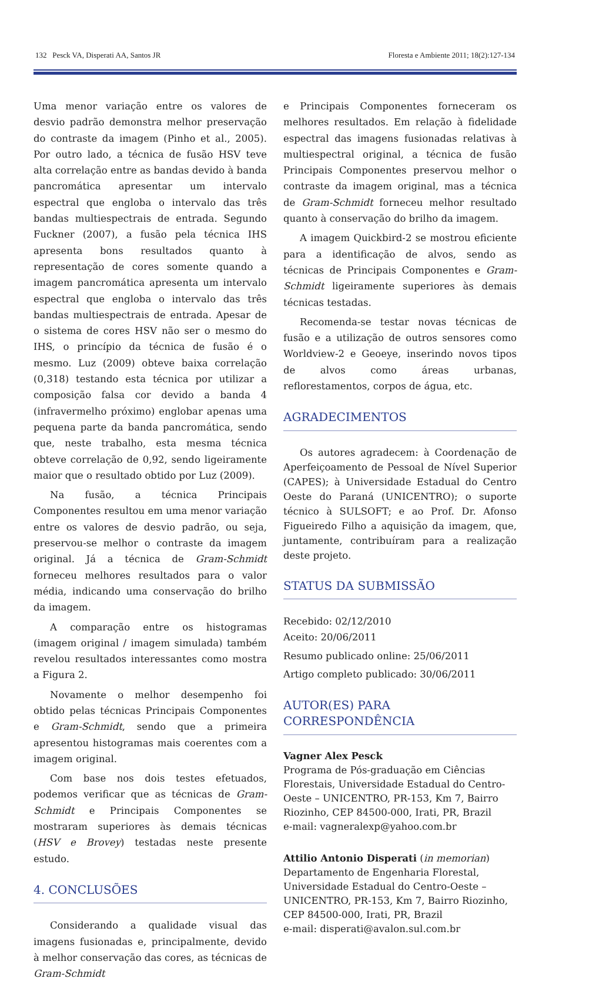132 Pesck VA, Disperati AA, Santos JR Floresta e Ambiente 2011; 18(2):127-134
Uma menor variação entre os valores de desvio padrão demonstra melhor preservação do contraste da imagem (Pinho et al., 2005). Por outro lado, a técnica de fusão HSV teve alta correlação entre as bandas devido à banda pancromática apresentar um intervalo espectral que engloba o intervalo das três bandas multiespectrais de entrada. Segundo Fuckner (2007), a fusão pela técnica IHS apresenta bons resultados quanto à representação de cores somente quando a imagem pancromática apresenta um intervalo espectral que engloba o intervalo das três bandas multiespectrais de entrada. Apesar de o sistema de cores HSV não ser o mesmo do IHS, o princípio da técnica de fusão é o mesmo. Luz (2009) obteve baixa correlação (0,318) testando esta técnica por utilizar a composição falsa cor devido a banda 4 (infravermelho próximo) englobar apenas uma pequena parte da banda pancromática, sendo que, neste trabalho, esta mesma técnica obteve correlação de 0,92, sendo ligeiramente maior que o resultado obtido por Luz (2009).
Na fusão, a técnica Principais Componentes resultou em uma menor variação entre os valores de desvio padrão, ou seja, preservou-se melhor o contraste da imagem original. Já a técnica de Gram-Schmidt forneceu melhores resultados para o valor média, indicando uma conservação do brilho da imagem.
A comparação entre os histogramas (imagem original / imagem simulada) também revelou resultados interessantes como mostra a Figura 2.
Novamente o melhor desempenho foi obtido pelas técnicas Principais Componentes e Gram-Schmidt, sendo que a primeira apresentou histogramas mais coerentes com a imagem original.
Com base nos dois testes efetuados, podemos verificar que as técnicas de Gram-Schmidt e Principais Componentes se mostraram superiores às demais técnicas (HSV e Brovey) testadas neste presente estudo.
4. CONCLUSÕES
Considerando a qualidade visual das imagens fusionadas e, principalmente, devido à melhor conservação das cores, as técnicas de Gram-Schmidt
e Principais Componentes forneceram os melhores resultados. Em relação à fidelidade espectral das imagens fusionadas relativas à multiespectral original, a técnica de fusão Principais Componentes preservou melhor o contraste da imagem original, mas a técnica de Gram-Schmidt forneceu melhor resultado quanto à conservação do brilho da imagem.
A imagem Quickbird-2 se mostrou eficiente para a identificação de alvos, sendo as técnicas de Principais Componentes e Gram-Schmidt ligeiramente superiores às demais técnicas testadas.
Recomenda-se testar novas técnicas de fusão e a utilização de outros sensores como Worldview-2 e Geoeye, inserindo novos tipos de alvos como áreas urbanas, reflorestamentos, corpos de água, etc.
AGRADECIMENTOS
Os autores agradecem: à Coordenação de Aperfeiçoamento de Pessoal de Nível Superior (CAPES); à Universidade Estadual do Centro Oeste do Paraná (UNICENTRO); o suporte técnico à SULSOFT; e ao Prof. Dr. Afonso Figueiredo Filho a aquisição da imagem, que, juntamente, contribuíram para a realização deste projeto.
STATUS DA SUBMISSÃO
Recebido: 02/12/2010
Aceito: 20/06/2011
Resumo publicado online: 25/06/2011
Artigo completo publicado: 30/06/2011
AUTOR(ES) PARA CORRESPONDÊNCIA
Vagner Alex Pesck
Programa de Pós-graduação em Ciências Florestais, Universidade Estadual do Centro-Oeste – UNICENTRO, PR-153, Km 7, Bairro Riozinho, CEP 84500-000, Irati, PR, Brazil
e-mail: vagneralexp@yahoo.com.br
Attilio Antonio Disperati (in memorian)
Departamento de Engenharia Florestal, Universidade Estadual do Centro-Oeste – UNICENTRO, PR-153, Km 7, Bairro Riozinho, CEP 84500-000, Irati, PR, Brazil
e-mail: disperati@avalon.sul.com.br